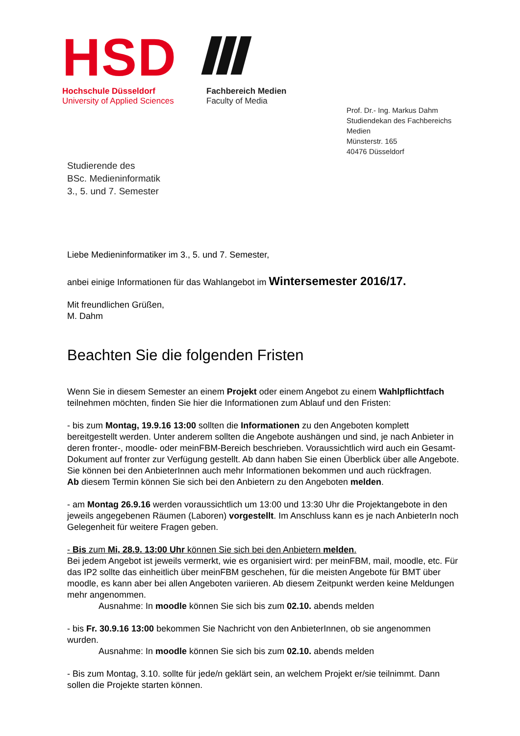HSD
Hochschule Düsseldorf
University of Applied Sciences
Fachbereich Medien
Faculty of Media
Prof. Dr.- Ing. Markus Dahm
Studiendekan des Fachbereichs Medien
Münsterstr. 165
40476 Düsseldorf
Studierende des
BSc. Medieninformatik
3., 5. und 7. Semester
Liebe Medieninformatiker im 3., 5. und 7. Semester,
anbei einige Informationen für das Wahlangebot im Wintersemester 2016/17.
Mit freundlichen Grüßen,
M. Dahm
Beachten Sie die folgenden Fristen
Wenn Sie in diesem Semester an einem Projekt oder einem Angebot zu einem Wahlpflichtfach teilnehmen möchten, finden Sie hier die Informationen zum Ablauf und den Fristen:
- bis zum Montag, 19.9.16 13:00 sollten die Informationen zu den Angeboten komplett bereitgestellt werden. Unter anderem sollten die Angebote aushängen und sind, je nach Anbieter in deren fronter-, moodle- oder meinFBM-Bereich beschrieben. Voraussichtlich wird auch ein Gesamt-Dokument auf fronter zur Verfügung gestellt. Ab dann haben Sie einen Überblick über alle Angebote. Sie können bei den AnbieterInnen auch mehr Informationen bekommen und auch rückfragen.
Ab diesem Termin können Sie sich bei den Anbietern zu den Angeboten melden.
- am Montag 26.9.16 werden voraussichtlich um 13:00 und 13:30 Uhr die Projektangebote in den jeweils angegebenen Räumen (Laboren) vorgestellt. Im Anschluss kann es je nach AnbieterIn noch Gelegenheit für weitere Fragen geben.
- Bis zum Mi, 28.9. 13:00 Uhr können Sie sich bei den Anbietern melden.
Bei jedem Angebot ist jeweils vermerkt, wie es organisiert wird: per meinFBM, mail, moodle, etc. Für das IP2 sollte das einheitlich über meinFBM geschehen, für die meisten Angebote für BMT über moodle, es kann aber bei allen Angeboten variieren. Ab diesem Zeitpunkt werden keine Meldungen mehr angenommen.
Ausnahme: In moodle können Sie sich bis zum 02.10. abends melden
- bis Fr. 30.9.16 13:00 bekommen Sie Nachricht von den AnbieterInnen, ob sie angenommen wurden.
Ausnahme: In moodle können Sie sich bis zum 02.10. abends melden
- Bis zum Montag, 3.10. sollte für jede/n geklärt sein, an welchem Projekt er/sie teilnimmt. Dann sollen die Projekte starten können.